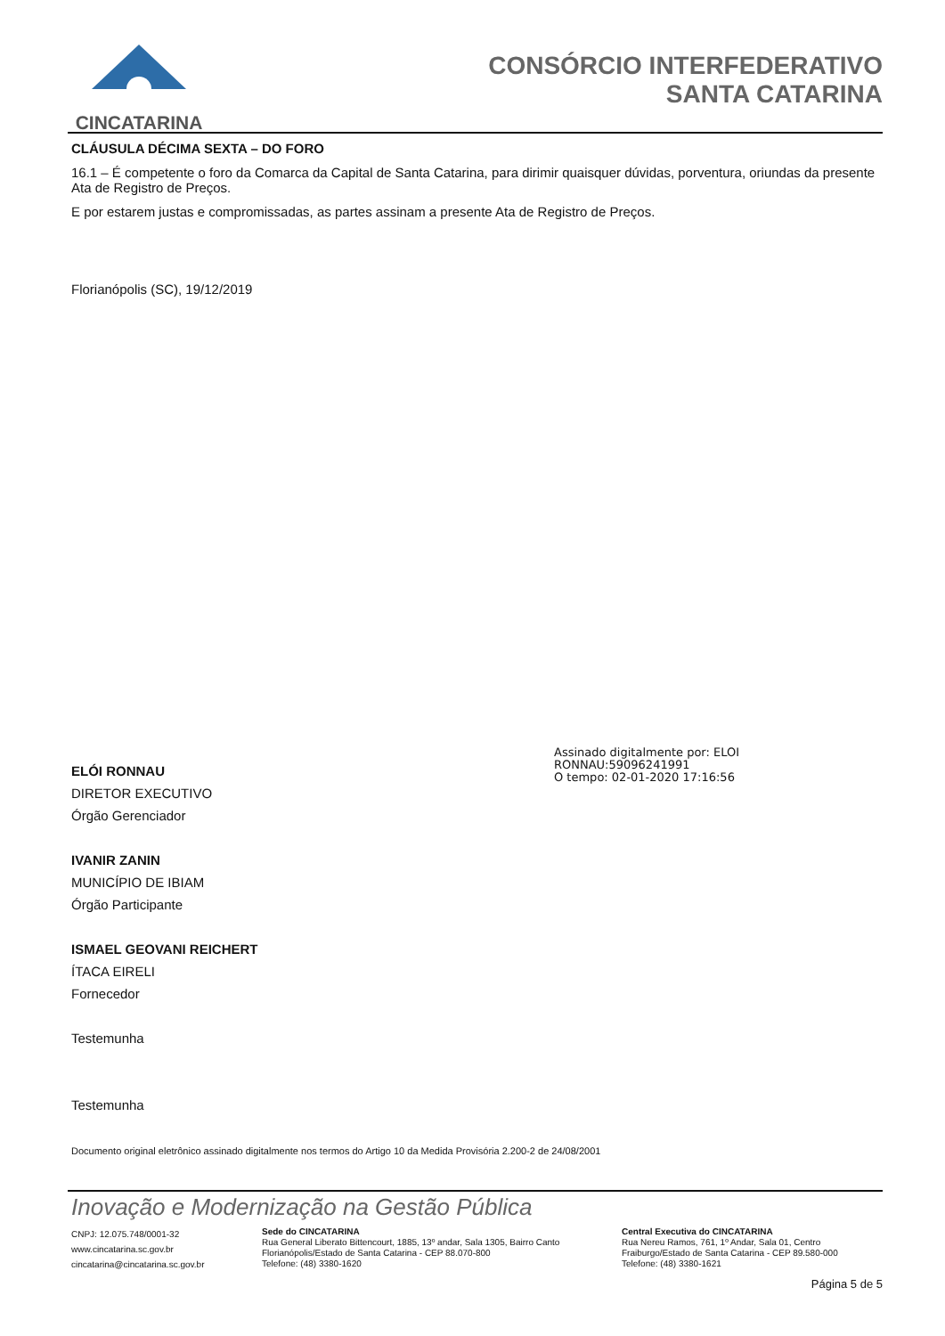CINCATARINA
CONSÓRCIO INTERFEDERATIVO
SANTA CATARINA
CLÁUSULA DÉCIMA SEXTA – DO FORO
16.1 – É competente o foro da Comarca da Capital de Santa Catarina, para dirimir quaisquer dúvidas, porventura, oriundas da presente Ata de Registro de Preços.
E por estarem justas e compromissadas, as partes assinam a presente Ata de Registro de Preços.
Florianópolis (SC), 19/12/2019
ELÓI RONNAU
DIRETOR EXECUTIVO
Órgão Gerenciador
IVANIR ZANIN
MUNICÍPIO DE IBIAM
Órgão Participante
ISMAEL GEOVANI REICHERT
ÍTACA EIRELI
Fornecedor
Testemunha
Testemunha
Documento original eletrônico assinado digitalmente nos termos do Artigo 10 da Medida Provisória 2.200-2 de 24/08/2001
Assinado digitalmente por: ELOI
RONNAU:59096241991
O tempo: 02-01-2020 17:16:56
Inovação e Modernização na Gestão Pública
CNPJ: 12.075.748/0001-32
www.cincatarina.sc.gov.br
cincatarina@cincatarina.sc.gov.br
Sede do CINCATARINA
Rua General Liberato Bittencourt, 1885, 13º andar, Sala 1305, Bairro Canto
Florianópolis/Estado de Santa Catarina - CEP 88.070-800
Telefone: (48) 3380-1620
Central Executiva do CINCATARINA
Rua Nereu Ramos, 761, 1º Andar, Sala 01, Centro
Fraiburgo/Estado de Santa Catarina - CEP 89.580-000
Telefone: (48) 3380-1621
Página 5 de 5